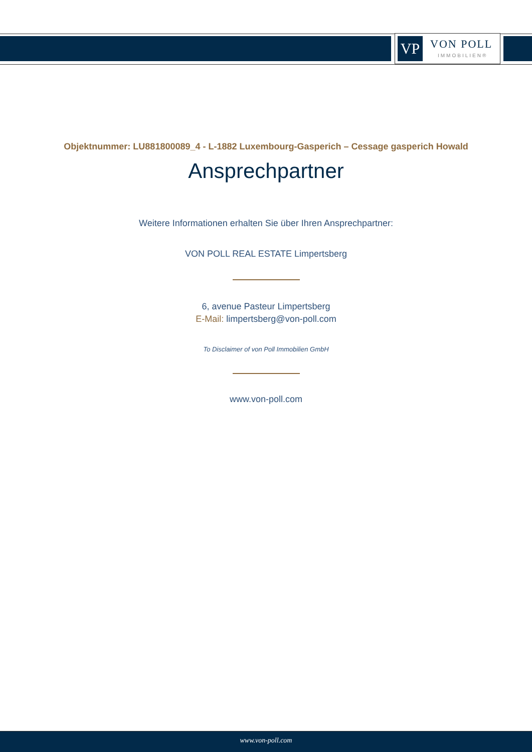VP VON POLL
IMMOBILIEN®
Objektnummer: LU881800089_4 - L-1882 Luxembourg-Gasperich – Cessage gasperich Howald
Ansprechpartner
Weitere Informationen erhalten Sie über Ihren Ansprechpartner:
VON POLL REAL ESTATE Limpertsberg
6, avenue Pasteur Limpertsberg
E-Mail: limpertsberg@von-poll.com
To Disclaimer of von Poll Immobilien GmbH
www.von-poll.com
www.von-poll.com